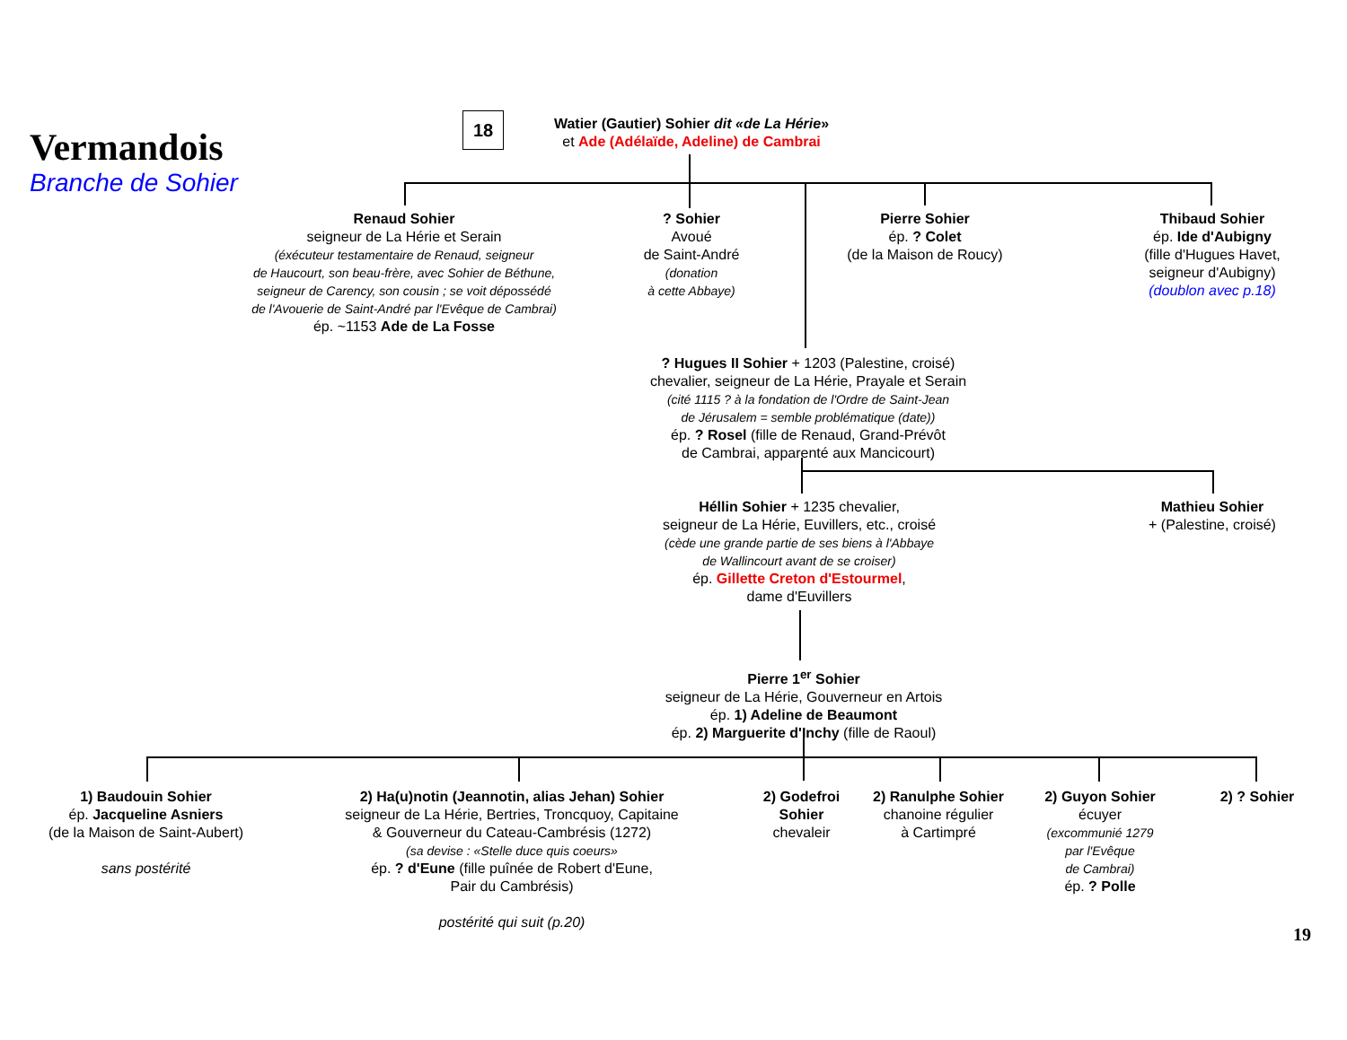Vermandois
Branche de Sohier
18
Watier (Gautier) Sohier dit «de La Hérie»
et Ade (Adélaïde, Adeline) de Cambrai
Renaud Sohier
seigneur de La Hérie et Serain
(éxécuteur testamentaire de Renaud, seigneur
de Haucourt, son beau-frère, avec Sohier de Béthune,
seigneur de Carency, son cousin ; se voit dépossédé
de l'Avouerie de Saint-André par l'Evêque de Cambrai)
ép. ~1153 Ade de La Fosse
? Sohier
Avoué
de Saint-André
(donation
à cette Abbaye)
Pierre Sohier
ép. ? Colet
(de la Maison de Roucy)
Thibaud Sohier
ép. Ide d'Aubigny
(fille d'Hugues Havet,
seigneur d'Aubigny)
(doublon avec p.18)
? Hugues II Sohier + 1203 (Palestine, croisé)
chevalier, seigneur de La Hérie, Prayale et Serain
(cité 1115 ? à la fondation de l'Ordre de Saint-Jean
de Jérusalem = semble problématique (date))
ép. ? Rosel (fille de Renaud, Grand-Prévôt
de Cambrai, apparenté aux Mancicourt)
Héllin Sohier + 1235 chevalier,
seigneur de La Hérie, Euvillers, etc., croisé
(cède une grande partie de ses biens à l'Abbaye
de Wallincourt avant de se croiser)
ép. Gillette Creton d'Estourmel,
dame d'Euvillers
Mathieu Sohier
+ (Palestine, croisé)
Pierre 1<sup>er</sup> Sohier
seigneur de La Hérie, Gouverneur en Artois
ép. 1) Adeline de Beaumont
ép. 2) Marguerite d'Inchy (fille de Raoul)
1) Baudouin Sohier
ép. Jacqueline Asniers
(de la Maison de Saint-Aubert)
sans postérité
2) Ha(u)notin (Jeannotin, alias Jehan) Sohier
seigneur de La Hérie, Bertries, Troncquoy, Capitaine
& Gouverneur du Cateau-Cambrésis (1272)
(sa devise : «Stelle duce quis coeurs»
ép. ? d'Eune (fille puînée de Robert d'Eune,
Pair du Cambrésis)
postérité qui suit (p.20)
2) Godefroi
Sohier
chevaleir
2) Ranulphe Sohier
chanoine régulier
à Cartimpré
2) Guyon Sohier
écuyer
(excommunié 1279
par l'Evêque
de Cambrai)
ép. ? Polle
2) ? Sohier
19